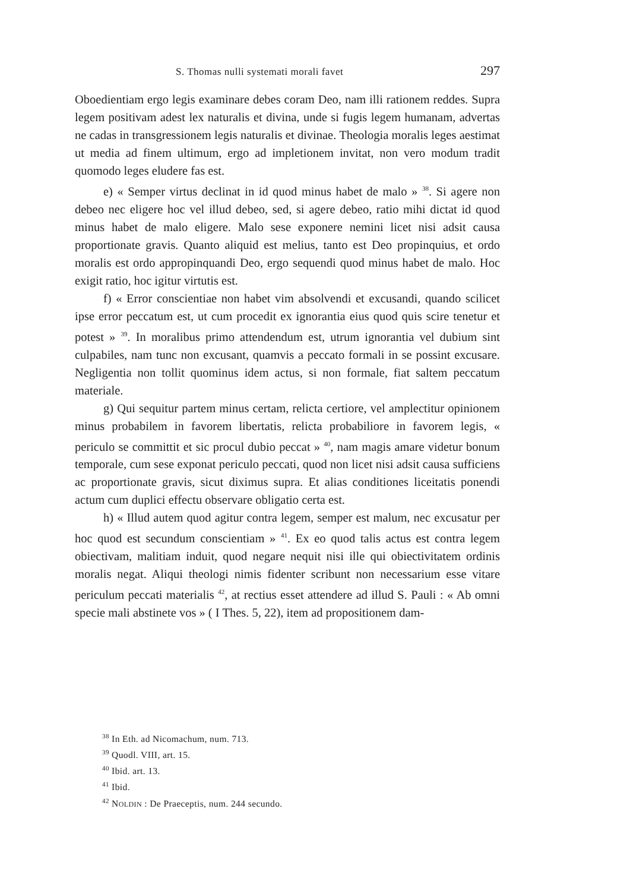S. Thomas nulli systemati morali favet 297
Oboedientiam ergo legis examinare debes coram Deo, nam illi rationem reddes. Supra legem positivam adest lex naturalis et divina, unde si fugis legem humanam, advertas ne cadas in transgressionem legis naturalis et divinae. Theologia moralis leges aestimat ut media ad finem ultimum, ergo ad impletionem invitat, non vero modum tradit quomodo leges eludere fas est.
e) « Semper virtus declinat in id quod minus habet de malo » <sup>38</sup>. Si agere non debeo nec eligere hoc vel illud debeo, sed, si agere debeo, ratio mihi dictat id quod minus habet de malo eligere. Malo sese exponere nemini licet nisi adsit causa proportionate gravis. Quanto aliquid est melius, tanto est Deo propinquius, et ordo moralis est ordo appropinquandi Deo, ergo sequendi quod minus habet de malo. Hoc exigit ratio, hoc igitur virtutis est.
f) « Error conscientiae non habet vim absolvendi et excusandi, quando scilicet ipse error peccatum est, ut cum procedit ex ignorantia eius quod quis scire tenetur et potest » <sup>39</sup>. In moralibus primo attendendum est, utrum ignorantia vel dubium sint culpabiles, nam tunc non excusant, quamvis a peccato formali in se possint excusare. Negligentia non tollit quominus idem actus, si non formale, fiat saltem peccatum materiale.
g) Qui sequitur partem minus certam, relicta certiore, vel amplectitur opinionem minus probabilem in favorem libertatis, relicta probabiliore in favorem legis, « periculo se committit et sic procul dubio peccat » <sup>40</sup>, nam magis amare videtur bonum temporale, cum sese exponat periculo peccati, quod non licet nisi adsit causa sufficiens ac proportionate gravis, sicut diximus supra. Et alias conditiones liceitatis ponendi actum cum duplici effectu observare obligatio certa est.
h) « Illud autem quod agitur contra legem, semper est malum, nec excusatur per hoc quod est secundum conscientiam » <sup>41</sup>. Ex eo quod talis actus est contra legem obiectivam, malitiam induit, quod negare nequit nisi ille qui obiectivitatem ordinis moralis negat. Aliqui theologi nimis fidenter scribunt non necessarium esse vitare periculum peccati materialis <sup>42</sup>, at rectius esset attendere ad illud S. Pauli : « Ab omni specie mali abstinete vos » ( I Thes. 5, 22), item ad propositionem dam-
<sup>38</sup> In Eth. ad Nicomachum, num. 713.
<sup>39</sup> Quodl. VIII, art. 15.
<sup>40</sup> Ibid. art. 13.
<sup>41</sup> Ibid.
<sup>42</sup> NOLDIN : De Praeceptis, num. 244 secundo.